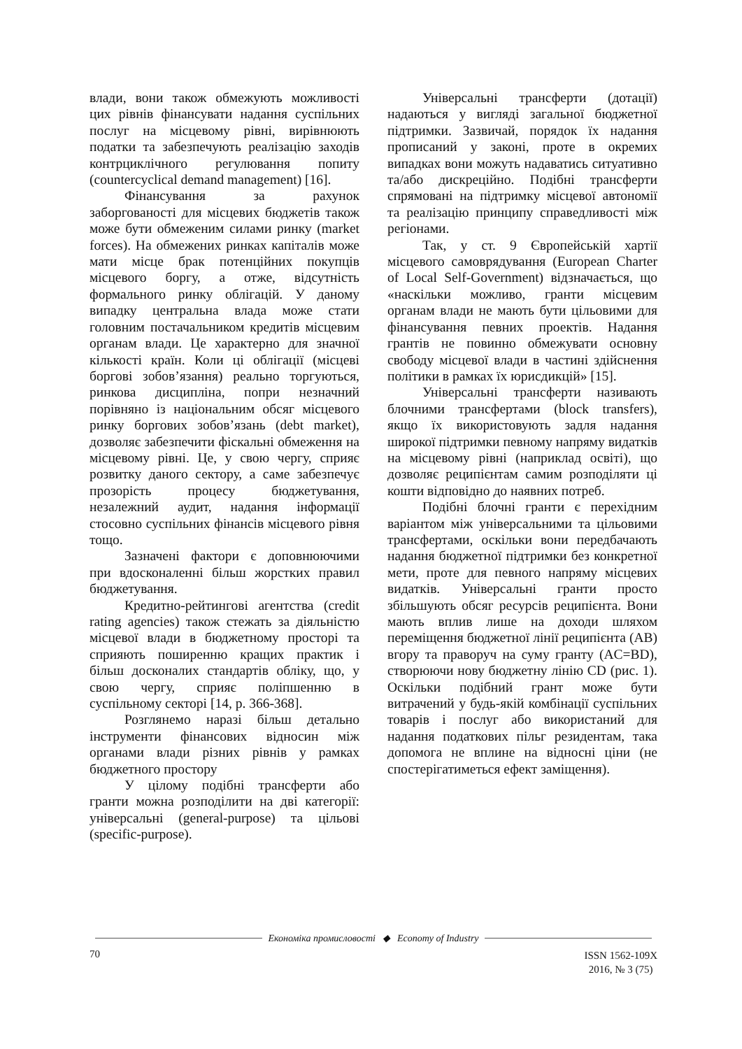влади, вони також обмежують можливості цих рівнів фінансувати надання суспільних послуг на місцевому рівні, вирівнюють податки та забезпечують реалізацію заходів контрциклічного регулювання попиту (countercyclical demand management) [16].
Фінансування за рахунок заборгованості для місцевих бюджетів також може бути обмеженим силами ринку (market forces). На обмежених ринках капіталів може мати місце брак потенційних покупців місцевого боргу, а отже, відсутність формального ринку облігацій. У даному випадку центральна влада може стати головним постачальником кредитів місцевим органам влади. Це характерно для значної кількості країн. Коли ці облігації (місцеві боргові зобов’язання) реально торгуються, ринкова дисципліна, попри незначний порівняно із національним обсяг місцевого ринку боргових зобов’язань (debt market), дозволяє забезпечити фіскальні обмеження на місцевому рівні. Це, у свою чергу, сприяє розвитку даного сектору, а саме забезпечує прозорість процесу бюджетування, незалежний аудит, надання інформації стосовно суспільних фінансів місцевого рівня тощо.
Зазначені фактори є доповнюючими при вдосконаленні більш жорстких правил бюджетування.
Кредитно-рейтингові агентства (credit rating agencies) також стежать за діяльністю місцевої влади в бюджетному просторі та сприяють поширенню кращих практик і більш досконалих стандартів обліку, що, у свою чергу, сприяє поліпшенню в суспільному секторі [14, p. 366-368].
Розглянемо наразі більш детально інструменти фінансових відносин між органами влади різних рівнів у рамках бюджетного простору
У цілому подібні трансферти або гранти можна розподілити на дві категорії: універсальні (general-purpose) та цільові (specific-purpose).
Універсальні трансферти (дотації) надаються у вигляді загальної бюджетної підтримки. Зазвичай, порядок їх надання прописаний у законі, проте в окремих випадках вони можуть надаватись ситуативно та/або дискреційно. Подібні трансферти спрямовані на підтримку місцевої автономії та реалізацію принципу справедливості між регіонами.
Так, у ст. 9 Європейській хартії місцевого самоврядування (European Charter of Local Self-Government) відзначається, що «наскільки можливо, гранти місцевим органам влади не мають бути цільовими для фінансування певних проектів. Надання грантів не повинно обмежувати основну свободу місцевої влади в частині здійснення політики в рамках їх юрисдикцій» [15].
Універсальні трансферти називають блочними трансфертами (block transfers), якщо їх використовують задля надання широкої підтримки певному напряму видатків на місцевому рівні (наприклад освіті), що дозволяє реципієнтам самим розподіляти ці кошти відповідно до наявних потреб.
Подібні блочні гранти є перехідним варіантом між універсальними та цільовими трансфертами, оскільки вони передбачають надання бюджетної підтримки без конкретної мети, проте для певного напряму місцевих видатків. Універсальні гранти просто збільшують обсяг ресурсів реципієнта. Вони мають вплив лише на доходи шляхом переміщення бюджетної лінії реципієнта (AB) вгору та праворуч на суму гранту (AC=BD), створюючи нову бюджетну лінію CD (рис. 1). Оскільки подібний грант може бути витрачений у будь-якій комбінації суспільних товарів і послуг або використаний для надання податкових пільг резидентам, така допомога не вплине на відносні ціни (не спостерігатиметься ефект заміщення).
Економіка промисловості ◆ Economy of Industry
70 ISSN 1562-109X
2016, № 3 (75)